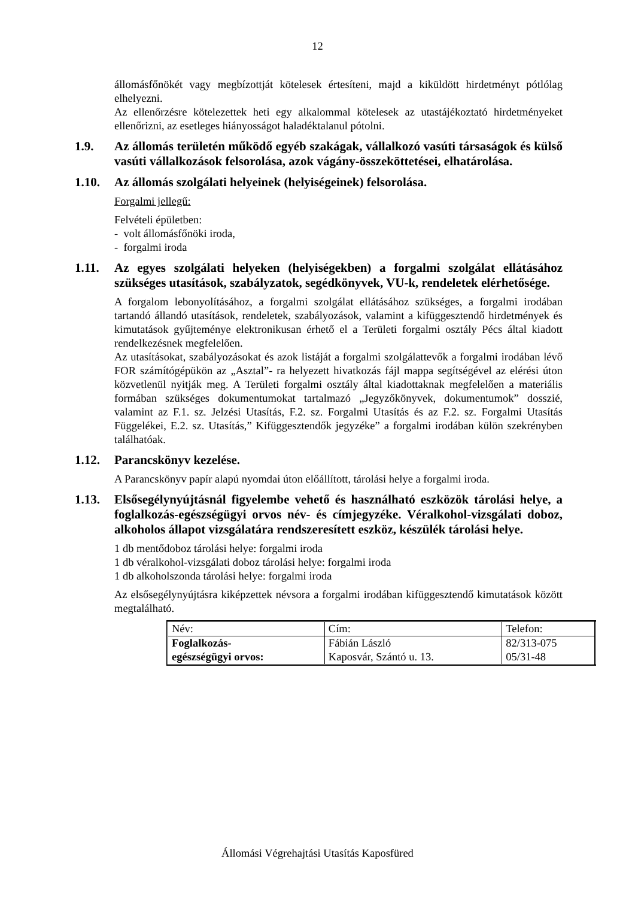12
állomásfőnökét vagy megbízottját kötelesek értesíteni, majd a kiküldött hirdetményt pótlólag elhelyezni.
Az ellenőrzésre kötelezettek heti egy alkalommal kötelesek az utastájékoztató hirdetményeket ellenőrizni, az esetleges hiányosságot haladéktalanul pótolni.
1.9. Az állomás területén működő egyéb szakágak, vállalkozó vasúti társaságok és külső vasúti vállalkozások felsorolása, azok vágány-összeköttetései, elhatárolása.
1.10. Az állomás szolgálati helyeinek (helyiségeinek) felsorolása.
Forgalmi jellegű:
Felvételi épületben:
- volt állomásfőnöki iroda,
- forgalmi iroda
1.11. Az egyes szolgálati helyeken (helyiségekben) a forgalmi szolgálat ellátásához szükséges utasítások, szabályzatok, segédkönyvek, VU-k, rendeletek elérhetősége.
A forgalom lebonyolításához, a forgalmi szolgálat ellátásához szükséges, a forgalmi irodában tartandó állandó utasítások, rendeletek, szabályozások, valamint a kifüggesztendő hirdetmények és kimutatások gyűjteménye elektronikusan érhető el a Területi forgalmi osztály Pécs által kiadott rendelkezésnek megfelelően.
Az utasításokat, szabályozásokat és azok listáját a forgalmi szolgálattevők a forgalmi irodában lévő FOR számítógépükön az „Asztal”- ra helyezett hivatkozás fájl mappa segítségével az elérési úton közvetlenül nyitják meg. A Területi forgalmi osztály által kiadottaknak megfelelően a materiális formában szükséges dokumentumokat tartalmazó „Jegyzőkönyvek, dokumentumok” dosszié, valamint az F.1. sz. Jelzési Utasítás, F.2. sz. Forgalmi Utasítás és az F.2. sz. Forgalmi Utasítás Függelékei, E.2. sz. Utasítás,” Kifüggesztendők jegyzéke” a forgalmi irodában külön szekrényben találhatóak.
1.12. Parancskönyv kezelése.
A Parancskönyv papír alapú nyomdai úton előállított, tárolási helye a forgalmi iroda.
1.13. Elsősegélynyújtásnál figyelembe vehető és használható eszközök tárolási helye, a foglalkozás-egészségügyi orvos név- és címjegyzéke. Véralkohol-vizsgálati doboz, alkoholos állapot vizsgálatára rendszeresített eszköz, készülék tárolási helye.
1 db mentődoboz tárolási helye: forgalmi iroda
1 db véralkohol-vizsgálati doboz tárolási helye: forgalmi iroda
1 db alkoholszonda tárolási helye: forgalmi iroda
Az elsősegélynyújtásra kiképzettek névsora a forgalmi irodában kifüggesztendő kimutatások között megtalálható.
| Név: | Cím: | Telefon: |
| Foglalkozás- egészségügyi orvos: | Fábián László Kaposvár, Szántó u. 13. | 82/313-075 05/31-48 |
Állomási Végrehajtási Utasítás Kaposfüred